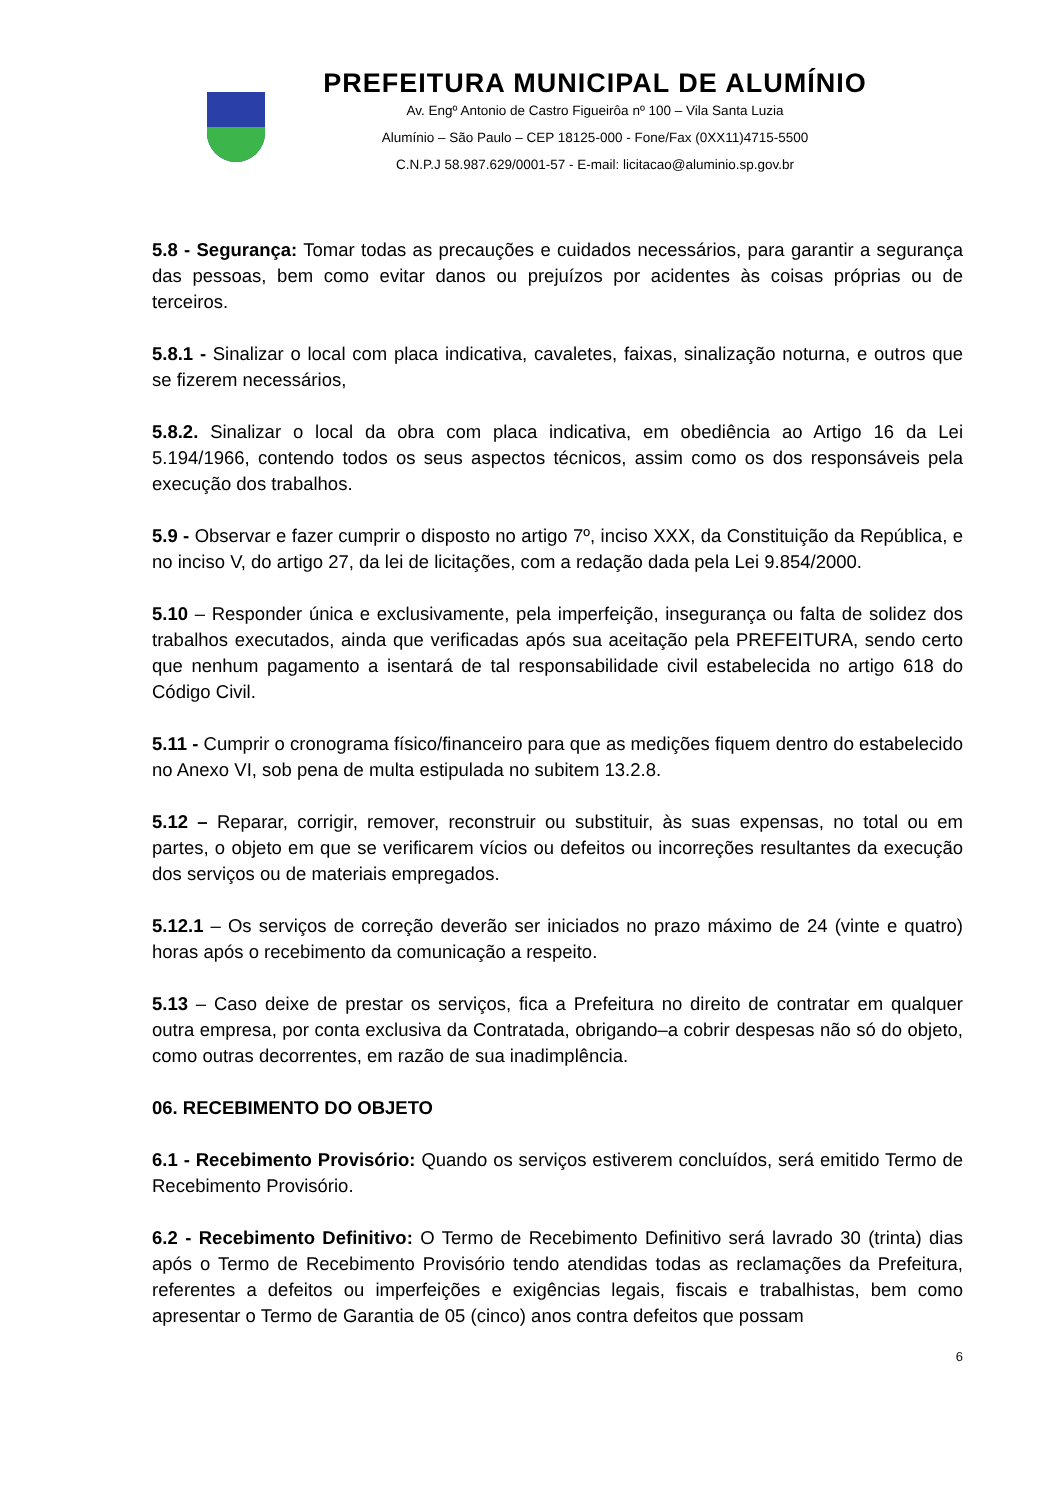PREFEITURA MUNICIPAL DE ALUMÍNIO
Av. Engº Antonio de Castro Figueirôa nº 100 – Vila Santa Luzia
Alumínio – São Paulo – CEP 18125-000 - Fone/Fax (0XX11)4715-5500
C.N.P.J 58.987.629/0001-57 - E-mail: licitacao@aluminio.sp.gov.br
5.8 - Segurança: Tomar todas as precauções e cuidados necessários, para garantir a segurança das pessoas, bem como evitar danos ou prejuízos por acidentes às coisas próprias ou de terceiros.
5.8.1 - Sinalizar o local com placa indicativa, cavaletes, faixas, sinalização noturna, e outros que se fizerem necessários,
5.8.2. Sinalizar o local da obra com placa indicativa, em obediência ao Artigo 16 da Lei 5.194/1966, contendo todos os seus aspectos técnicos, assim como os dos responsáveis pela execução dos trabalhos.
5.9 - Observar e fazer cumprir o disposto no artigo 7º, inciso XXX, da Constituição da República, e no inciso V, do artigo 27, da lei de licitações, com a redação dada pela Lei 9.854/2000.
5.10 – Responder única e exclusivamente, pela imperfeição, insegurança ou falta de solidez dos trabalhos executados, ainda que verificadas após sua aceitação pela PREFEITURA, sendo certo que nenhum pagamento a isentará de tal responsabilidade civil estabelecida no artigo 618 do Código Civil.
5.11 - Cumprir o cronograma físico/financeiro para que as medições fiquem dentro do estabelecido no Anexo VI, sob pena de multa estipulada no subitem 13.2.8.
5.12 – Reparar, corrigir, remover, reconstruir ou substituir, às suas expensas, no total ou em partes, o objeto em que se verificarem vícios ou defeitos ou incorreções resultantes da execução dos serviços ou de materiais empregados.
5.12.1 – Os serviços de correção deverão ser iniciados no prazo máximo de 24 (vinte e quatro) horas após o recebimento da comunicação a respeito.
5.13 – Caso deixe de prestar os serviços, fica a Prefeitura no direito de contratar em qualquer outra empresa, por conta exclusiva da Contratada, obrigando–a cobrir despesas não só do objeto, como outras decorrentes, em razão de sua inadimplência.
06. RECEBIMENTO DO OBJETO
6.1 - Recebimento Provisório: Quando os serviços estiverem concluídos, será emitido Termo de Recebimento Provisório.
6.2 - Recebimento Definitivo: O Termo de Recebimento Definitivo será lavrado 30 (trinta) dias após o Termo de Recebimento Provisório tendo atendidas todas as reclamações da Prefeitura, referentes a defeitos ou imperfeições e exigências legais, fiscais e trabalhistas, bem como apresentar o Termo de Garantia de 05 (cinco) anos contra defeitos que possam
6